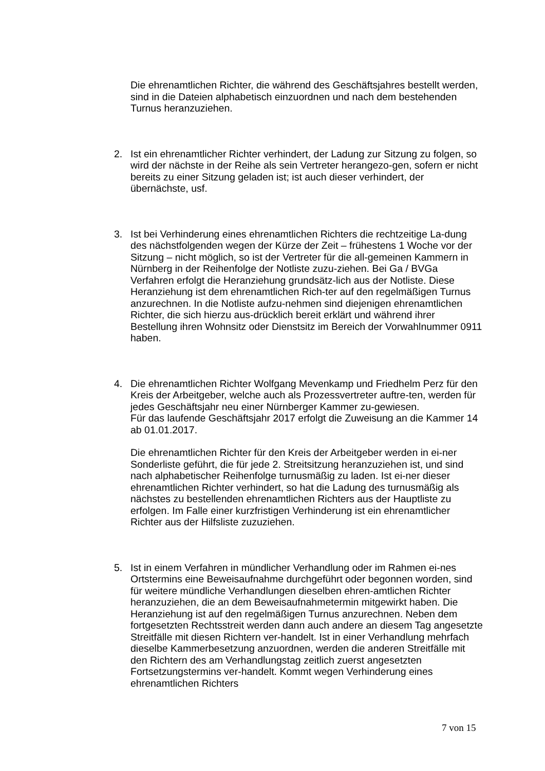Die ehrenamtlichen Richter, die während des Geschäftsjahres bestellt werden, sind in die Dateien alphabetisch einzuordnen und nach dem bestehenden Turnus heranzuziehen.
2. Ist ein ehrenamtlicher Richter verhindert, der Ladung zur Sitzung zu folgen, so wird der nächste in der Reihe als sein Vertreter herangezo-gen, sofern er nicht bereits zu einer Sitzung geladen ist; ist auch dieser verhindert, der übernächste, usf.
3. Ist bei Verhinderung eines ehrenamtlichen Richters die rechtzeitige La-dung des nächstfolgenden wegen der Kürze der Zeit – frühestens 1 Woche vor der Sitzung – nicht möglich, so ist der Vertreter für die all-gemeinen Kammern in Nürnberg in der Reihenfolge der Notliste zuzu-ziehen. Bei Ga / BVGa Verfahren erfolgt die Heranziehung grundsätz-lich aus der Notliste. Diese Heranziehung ist dem ehrenamtlichen Rich-ter auf den regelmäßigen Turnus anzurechnen. In die Notliste aufzu-nehmen sind diejenigen ehrenamtlichen Richter, die sich hierzu aus-drücklich bereit erklärt und während ihrer Bestellung ihren Wohnsitz oder Dienstsitz im Bereich der Vorwahlnummer 0911 haben.
4. Die ehrenamtlichen Richter Wolfgang Mevenkamp und Friedhelm Perz für den Kreis der Arbeitgeber, welche auch als Prozessvertreter auftre-ten, werden für jedes Geschäftsjahr neu einer Nürnberger Kammer zu-gewiesen.
Für das laufende Geschäftsjahr 2017 erfolgt die Zuweisung an die Kammer 14 ab 01.01.2017.
Die ehrenamtlichen Richter für den Kreis der Arbeitgeber werden in ei-ner Sonderliste geführt, die für jede 2. Streitsitzung heranzuziehen ist, und sind nach alphabetischer Reihenfolge turnusmäßig zu laden. Ist ei-ner dieser ehrenamtlichen Richter verhindert, so hat die Ladung des turnusmäßig als nächstes zu bestellenden ehrenamtlichen Richters aus der Hauptliste zu erfolgen. Im Falle einer kurzfristigen Verhinderung ist ein ehrenamtlicher Richter aus der Hilfsliste zuzuziehen.
5. Ist in einem Verfahren in mündlicher Verhandlung oder im Rahmen ei-nes Ortstermins eine Beweisaufnahme durchgeführt oder begonnen worden, sind für weitere mündliche Verhandlungen dieselben ehren-amtlichen Richter heranzuziehen, die an dem Beweisaufnahmetermin mitgewirkt haben. Die Heranziehung ist auf den regelmäßigen Turnus anzurechnen. Neben dem fortgesetzten Rechtsstreit werden dann auch andere an diesem Tag angesetzte Streitfälle mit diesen Richtern ver-handelt. Ist in einer Verhandlung mehrfach dieselbe Kammerbesetzung anzuordnen, werden die anderen Streitfälle mit den Richtern des am Verhandlungstag zeitlich zuerst angesetzten Fortsetzungstermins ver-handelt. Kommt wegen Verhinderung eines ehrenamtlichen Richters
7 von 15